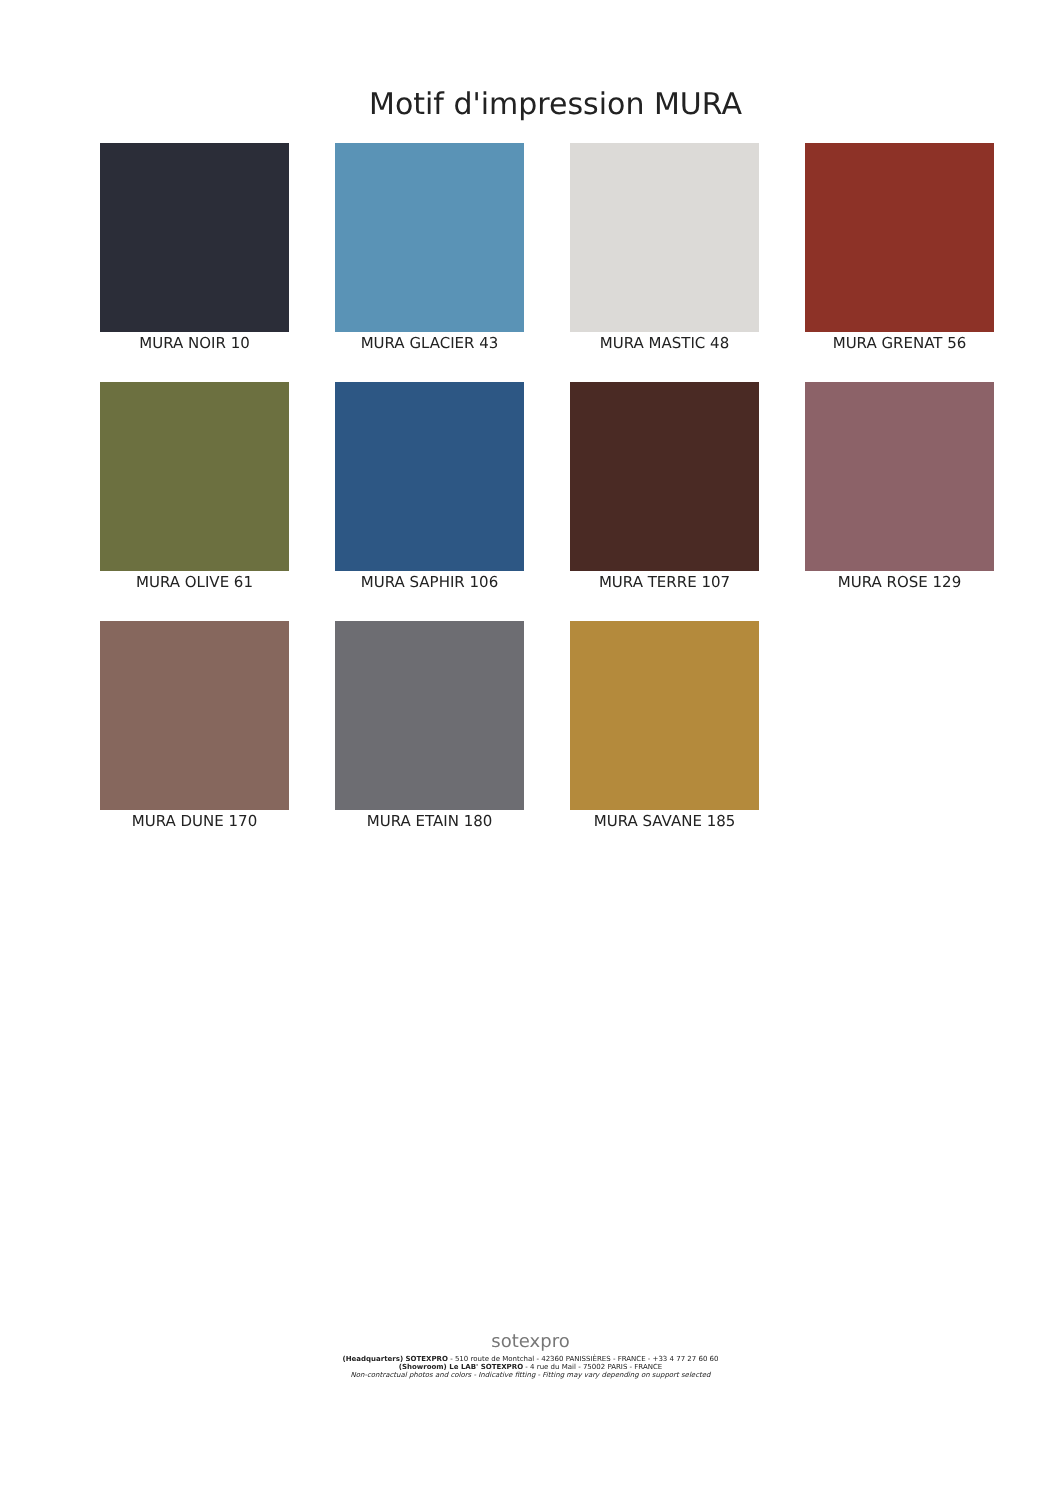Motif d'impression MURA
MURA NOIR 10
MURA GLACIER 43
MURA MASTIC 48
MURA GRENAT 56
MURA OLIVE 61
MURA SAPHIR 106
MURA TERRE 107
MURA ROSE 129
MURA DUNE 170
MURA ETAIN 180
MURA SAVANE 185
sotexpro
(Headquarters) SOTEXPRO - 510 route de Montchal - 42360 PANISSIÈRES - FRANCE - +33 4 77 27 60 60
(Showroom) Le LAB' SOTEXPRO - 4 rue du Mail - 75002 PARIS - FRANCE
Non-contractual photos and colors - Indicative fitting - Fitting may vary depending on support selected